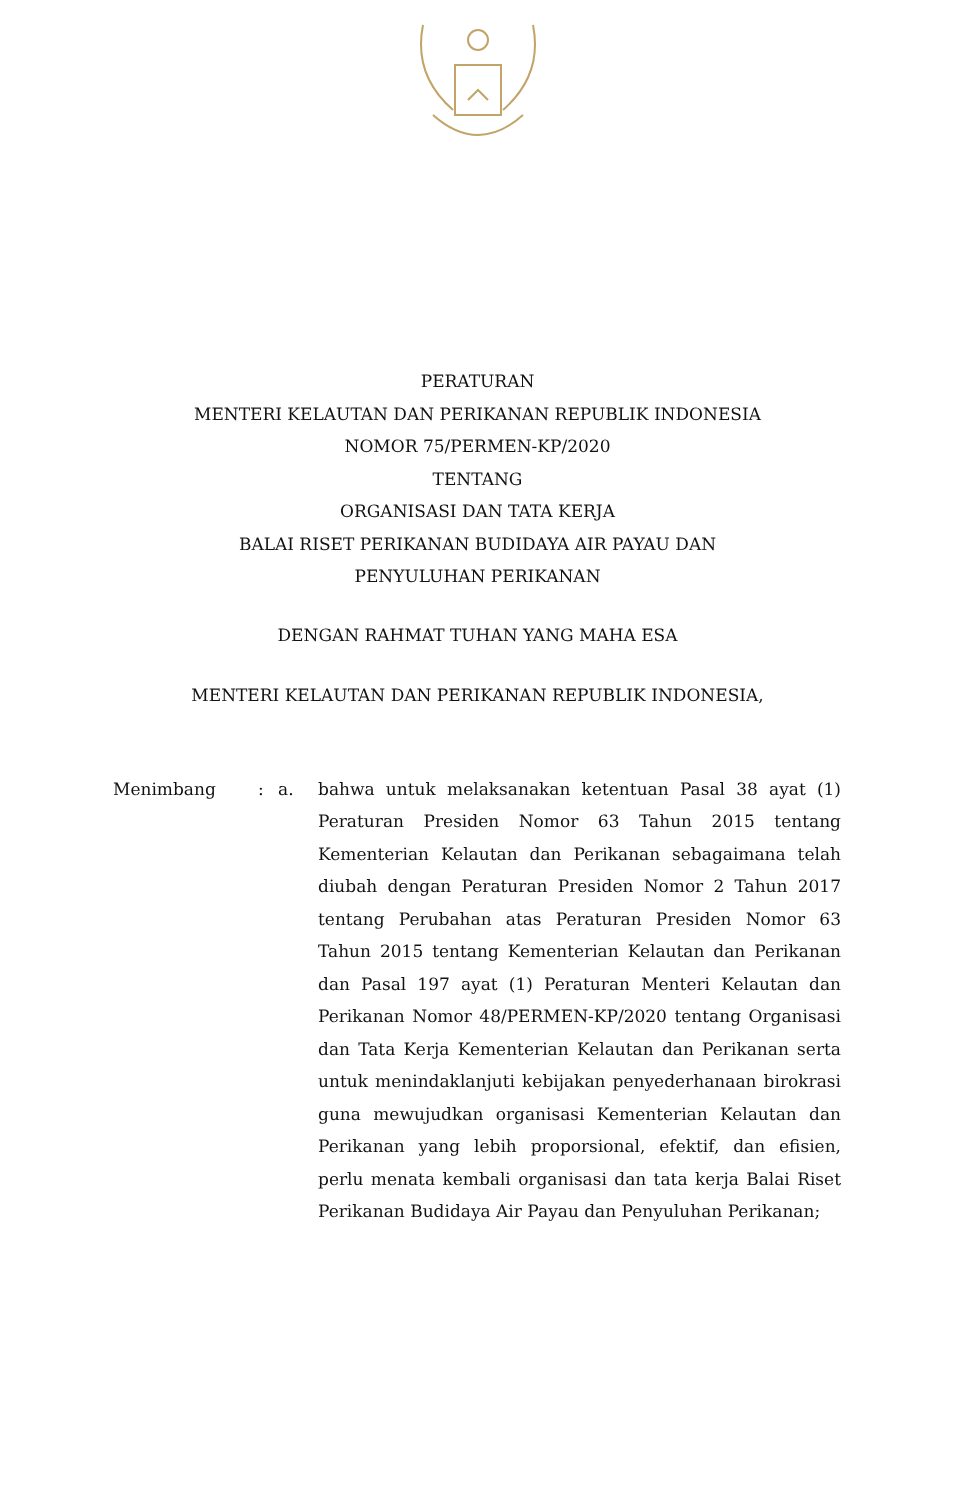PERATURAN
MENTERI KELAUTAN DAN PERIKANAN REPUBLIK INDONESIA
NOMOR 75/PERMEN-KP/2020
TENTANG
ORGANISASI DAN TATA KERJA
BALAI RISET PERIKANAN BUDIDAYA AIR PAYAU DAN
PENYULUHAN PERIKANAN
DENGAN RAHMAT TUHAN YANG MAHA ESA
MENTERI KELAUTAN DAN PERIKANAN REPUBLIK INDONESIA,
Menimbang : a. bahwa untuk melaksanakan ketentuan Pasal 38 ayat (1) Peraturan Presiden Nomor 63 Tahun 2015 tentang Kementerian Kelautan dan Perikanan sebagaimana telah diubah dengan Peraturan Presiden Nomor 2 Tahun 2017 tentang Perubahan atas Peraturan Presiden Nomor 63 Tahun 2015 tentang Kementerian Kelautan dan Perikanan dan Pasal 197 ayat (1) Peraturan Menteri Kelautan dan Perikanan Nomor 48/PERMEN-KP/2020 tentang Organisasi dan Tata Kerja Kementerian Kelautan dan Perikanan serta untuk menindaklanjuti kebijakan penyederhanaan birokrasi guna mewujudkan organisasi Kementerian Kelautan dan Perikanan yang lebih proporsional, efektif, dan efisien, perlu menata kembali organisasi dan tata kerja Balai Riset Perikanan Budidaya Air Payau dan Penyuluhan Perikanan;